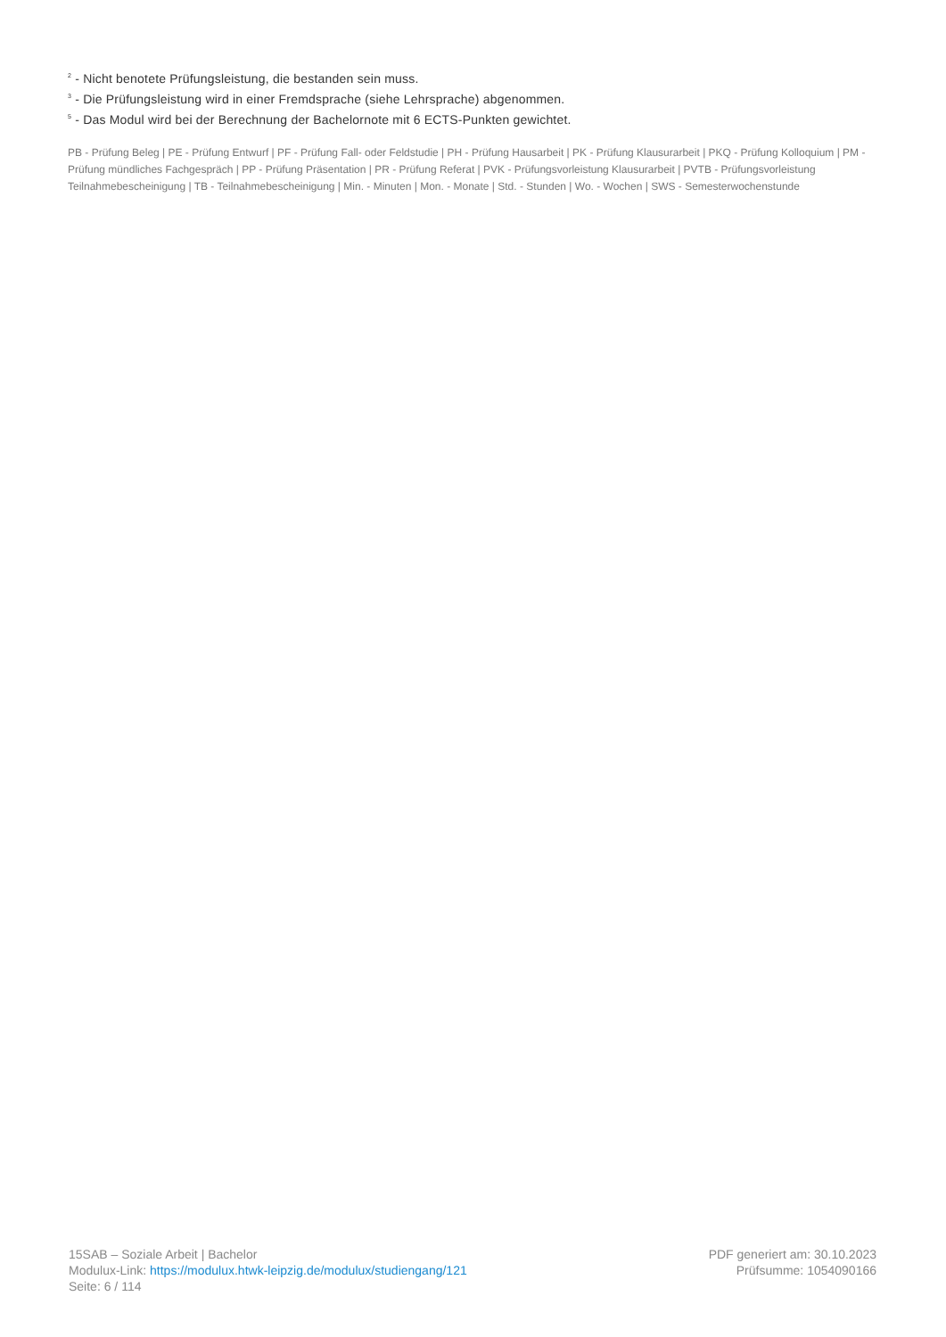<sup>2</sup> - Nicht benotete Prüfungsleistung, die bestanden sein muss.
<sup>3</sup> - Die Prüfungsleistung wird in einer Fremdsprache (siehe Lehrsprache) abgenommen.
<sup>5</sup> - Das Modul wird bei der Berechnung der Bachelornote mit 6 ECTS-Punkten gewichtet.
PB - Prüfung Beleg | PE - Prüfung Entwurf | PF - Prüfung Fall- oder Feldstudie | PH - Prüfung Hausarbeit | PK - Prüfung Klausurarbeit | PKQ - Prüfung Kolloquium | PM - Prüfung mündliches Fachgespräch | PP - Prüfung Präsentation | PR - Prüfung Referat | PVK - Prüfungsvorleistung Klausurarbeit | PVTB - Prüfungsvorleistung Teilnahmebescheinigung | TB - Teilnahmebescheinigung | Min. - Minuten | Mon. - Monate | Std. - Stunden | Wo. - Wochen | SWS - Semesterwochenstunde
15SAB – Soziale Arbeit | Bachelor
Modulux-Link: https://modulux.htwk-leipzig.de/modulux/studiengang/121
Seite: 6 / 114
PDF generiert am: 30.10.2023
Prüfsumme: 1054090166